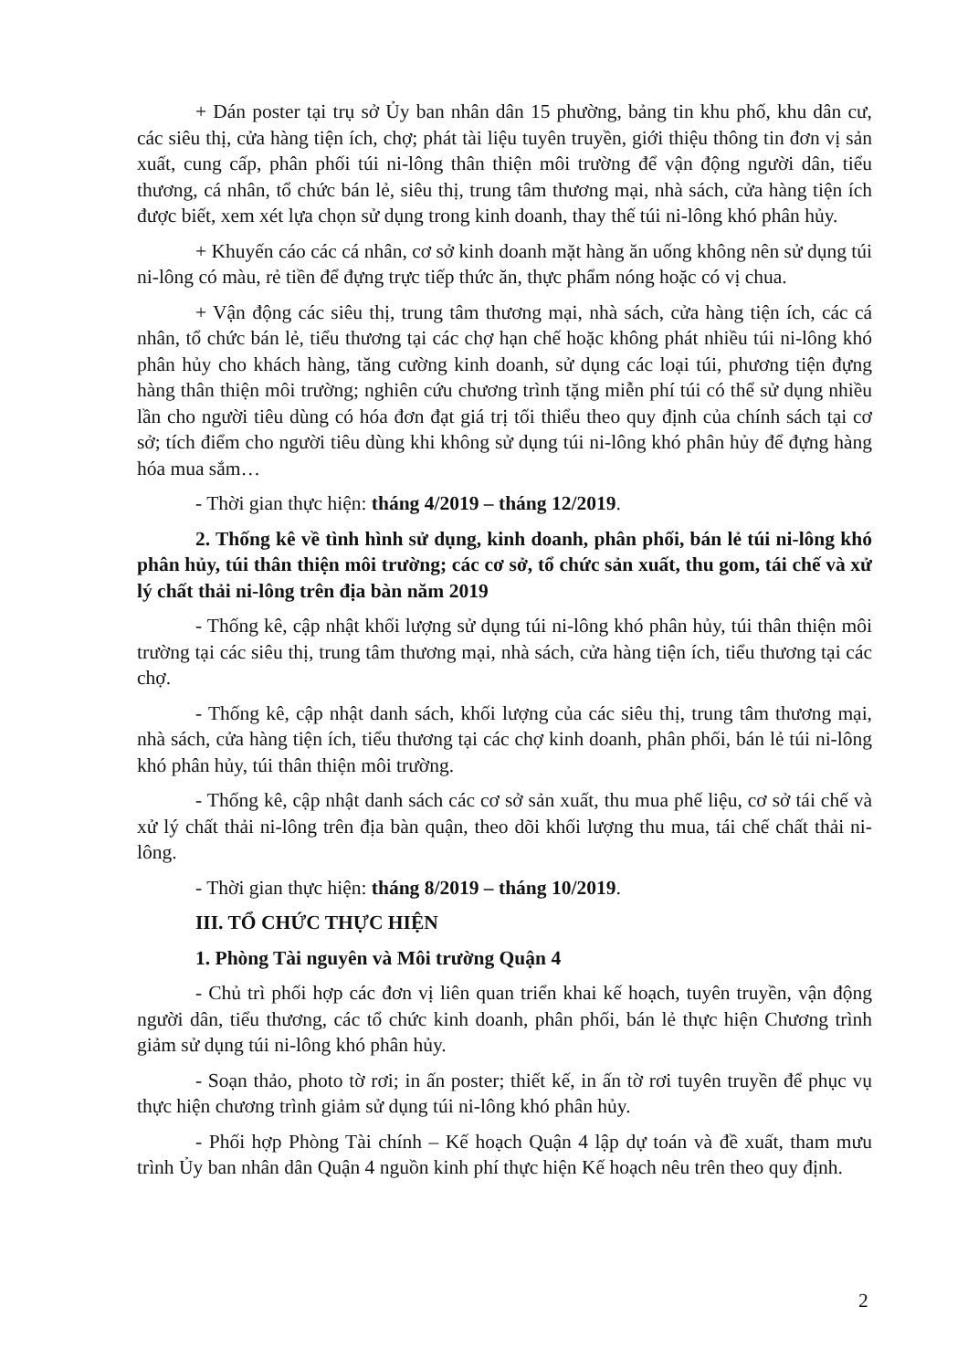+ Dán poster tại trụ sở Ủy ban nhân dân 15 phường, bảng tin khu phố, khu dân cư, các siêu thị, cửa hàng tiện ích, chợ; phát tài liệu tuyên truyền, giới thiệu thông tin đơn vị sản xuất, cung cấp, phân phối túi ni-lông thân thiện môi trường để vận động người dân, tiểu thương, cá nhân, tổ chức bán lẻ, siêu thị, trung tâm thương mại, nhà sách, cửa hàng tiện ích được biết, xem xét lựa chọn sử dụng trong kinh doanh, thay thế túi ni-lông khó phân hủy.
+ Khuyến cáo các cá nhân, cơ sở kinh doanh mặt hàng ăn uống không nên sử dụng túi ni-lông có màu, rẻ tiền để đựng trực tiếp thức ăn, thực phẩm nóng hoặc có vị chua.
+ Vận động các siêu thị, trung tâm thương mại, nhà sách, cửa hàng tiện ích, các cá nhân, tổ chức bán lẻ, tiểu thương tại các chợ hạn chế hoặc không phát nhiều túi ni-lông khó phân hủy cho khách hàng, tăng cường kinh doanh, sử dụng các loại túi, phương tiện đựng hàng thân thiện môi trường; nghiên cứu chương trình tặng miễn phí túi có thể sử dụng nhiều lần cho người tiêu dùng có hóa đơn đạt giá trị tối thiểu theo quy định của chính sách tại cơ sở; tích điểm cho người tiêu dùng khi không sử dụng túi ni-lông khó phân hủy để đựng hàng hóa mua sắm…
- Thời gian thực hiện: tháng 4/2019 – tháng 12/2019.
2. Thống kê về tình hình sử dụng, kinh doanh, phân phối, bán lẻ túi ni-lông khó phân hủy, túi thân thiện môi trường; các cơ sở, tổ chức sản xuất, thu gom, tái chế và xử lý chất thải ni-lông trên địa bàn năm 2019
- Thống kê, cập nhật khối lượng sử dụng túi ni-lông khó phân hủy, túi thân thiện môi trường tại các siêu thị, trung tâm thương mại, nhà sách, cửa hàng tiện ích, tiểu thương tại các chợ.
- Thống kê, cập nhật danh sách, khối lượng của các siêu thị, trung tâm thương mại, nhà sách, cửa hàng tiện ích, tiểu thương tại các chợ kinh doanh, phân phối, bán lẻ túi ni-lông khó phân hủy, túi thân thiện môi trường.
- Thống kê, cập nhật danh sách các cơ sở sản xuất, thu mua phế liệu, cơ sở tái chế và xử lý chất thải ni-lông trên địa bàn quận, theo dõi khối lượng thu mua, tái chế chất thải ni-lông.
- Thời gian thực hiện: tháng 8/2019 – tháng 10/2019.
III. TỔ CHỨC THỰC HIỆN
1. Phòng Tài nguyên và Môi trường Quận 4
- Chủ trì phối hợp các đơn vị liên quan triển khai kế hoạch, tuyên truyền, vận động người dân, tiểu thương, các tổ chức kinh doanh, phân phối, bán lẻ thực hiện Chương trình giảm sử dụng túi ni-lông khó phân hủy.
- Soạn thảo, photo tờ rơi; in ấn poster; thiết kế, in ấn tờ rơi tuyên truyền để phục vụ thực hiện chương trình giảm sử dụng túi ni-lông khó phân hủy.
- Phối hợp Phòng Tài chính – Kế hoạch Quận 4 lập dự toán và đề xuất, tham mưu trình Ủy ban nhân dân Quận 4 nguồn kinh phí thực hiện Kế hoạch nêu trên theo quy định.
2